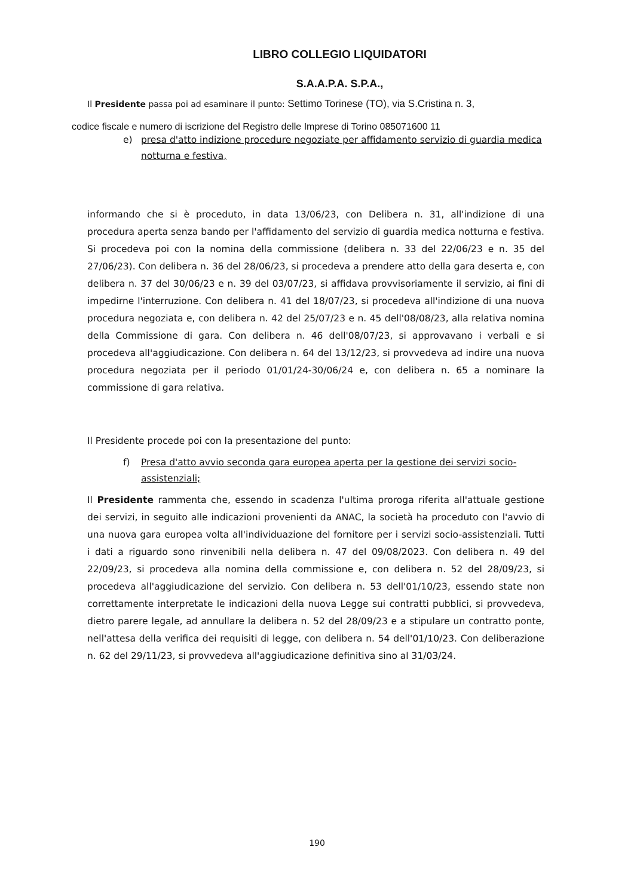LIBRO COLLEGIO LIQUIDATORI
S.A.A.P.A. S.P.A.,
Il Presidente passa poi ad esaminare il punto: Settimo Torinese (TO), via S.Cristina n. 3,
codice fiscale e numero di iscrizione del Registro delle Imprese di Torino 085071600 11
e) presa d'atto indizione procedure negoziate per affidamento servizio di guardia medica notturna e festiva,
informando che si è proceduto, in data 13/06/23, con Delibera n. 31, all'indizione di una procedura aperta senza bando per l'affidamento del servizio di guardia medica notturna e festiva. Si procedeva poi con la nomina della commissione (delibera n. 33 del 22/06/23 e n. 35 del 27/06/23). Con delibera n. 36 del 28/06/23, si procedeva a prendere atto della gara deserta e, con delibera n. 37 del 30/06/23 e n. 39 del 03/07/23, si affidava provvisoriamente il servizio, ai fini di impedirne l'interruzione. Con delibera n. 41 del 18/07/23, si procedeva all'indizione di una nuova procedura negoziata e, con delibera n. 42 del 25/07/23 e n. 45 dell'08/08/23, alla relativa nomina della Commissione di gara. Con delibera n. 46 dell'08/07/23, si approvavano i verbali e si procedeva all'aggiudicazione. Con delibera n. 64 del 13/12/23, si provvedeva ad indire una nuova procedura negoziata per il periodo 01/01/24-30/06/24 e, con delibera n. 65 a nominare la commissione di gara relativa.
Il Presidente procede poi con la presentazione del punto:
f) Presa d'atto avvio seconda gara europea aperta per la gestione dei servizi socio-assistenziali;
Il Presidente rammenta che, essendo in scadenza l'ultima proroga riferita all'attuale gestione dei servizi, in seguito alle indicazioni provenienti da ANAC, la società ha proceduto con l'avvio di una nuova gara europea volta all'individuazione del fornitore per i servizi socio-assistenziali. Tutti i dati a riguardo sono rinvenibili nella delibera n. 47 del 09/08/2023. Con delibera n. 49 del 22/09/23, si procedeva alla nomina della commissione e, con delibera n. 52 del 28/09/23, si procedeva all'aggiudicazione del servizio. Con delibera n. 53 dell'01/10/23, essendo state non correttamente interpretate le indicazioni della nuova Legge sui contratti pubblici, si provvedeva, dietro parere legale, ad annullare la delibera n. 52 del 28/09/23 e a stipulare un contratto ponte, nell'attesa della verifica dei requisiti di legge, con delibera n. 54 dell'01/10/23. Con deliberazione n. 62 del 29/11/23, si provvedeva all'aggiudicazione definitiva sino al 31/03/24.
190